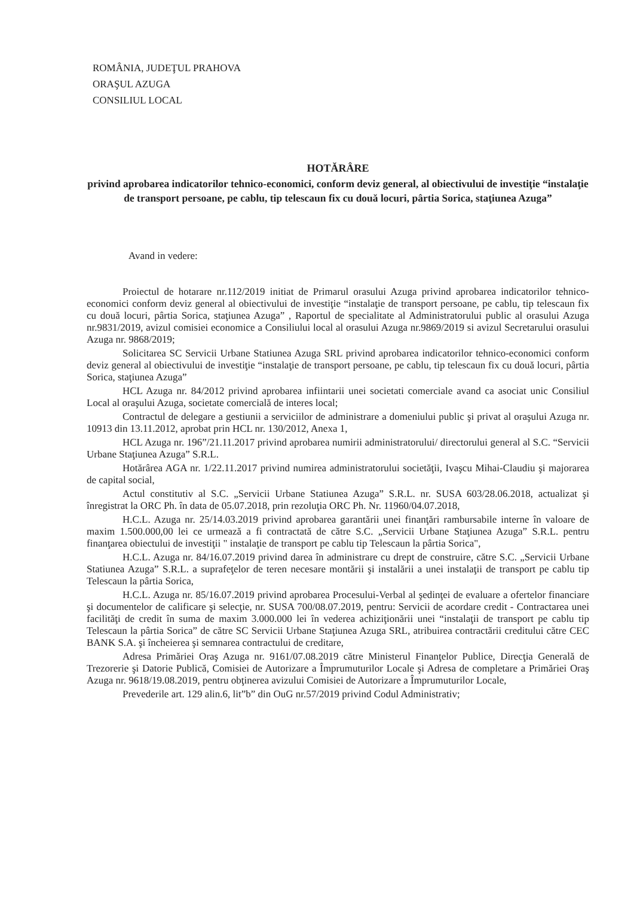ROMÂNIA, JUDEŢUL PRAHOVA
ORAŞUL AZUGA
CONSILIUL LOCAL
HOTĂRÂRE
privind aprobarea indicatorilor tehnico-economici, conform deviz general, al obiectivului de investiţie “instalaţie de transport persoane, pe cablu, tip telescaun fix cu două locuri, pârtia Sorica, staţiunea Azuga”
Avand in vedere:
Proiectul de hotarare nr.112/2019 initiat de Primarul orasului Azuga privind aprobarea indicatorilor tehnico-economici conform deviz general al obiectivului de investiţie “instalaţie de transport persoane, pe cablu, tip telescaun fix cu două locuri, pârtia Sorica, staţiunea Azuga” , Raportul de specialitate al Administratorului public al orasului Azuga nr.9831/2019, avizul comisiei economice a Consiliului local al orasului Azuga nr.9869/2019 si avizul Secretarului orasului Azuga nr. 9868/2019;
Solicitarea SC Servicii Urbane Statiunea Azuga SRL privind aprobarea indicatorilor tehnico-economici conform deviz general al obiectivului de investiţie “instalaţie de transport persoane, pe cablu, tip telescaun fix cu două locuri, pârtia Sorica, staţiunea Azuga”
HCL Azuga nr. 84/2012 privind aprobarea infiintarii unei societati comerciale avand ca asociat unic Consiliul Local al oraşului Azuga, societate comercială de interes local;
Contractul de delegare a gestiunii a serviciilor de administrare a domeniului public şi privat al oraşului Azuga nr. 10913 din 13.11.2012, aprobat prin HCL nr. 130/2012, Anexa 1,
HCL Azuga nr. 196”/21.11.2017 privind aprobarea numirii administratorului/ directorului general al S.C. “Servicii Urbane Staţiunea Azuga” S.R.L.
Hotărârea AGA nr. 1/22.11.2017 privind numirea administratorului societăţii, Ivaşcu Mihai-Claudiu şi majorarea de capital social,
Actul constitutiv al S.C. „Servicii Urbane Statiunea Azuga” S.R.L. nr. SUSA 603/28.06.2018, actualizat şi înregistrat la ORC Ph. în data de 05.07.2018, prin rezoluţia ORC Ph. Nr. 11960/04.07.2018,
H.C.L. Azuga nr. 25/14.03.2019 privind aprobarea garantării unei finanţări rambursabile interne în valoare de maxim 1.500.000,00 lei ce urmează a fi contractată de către S.C. „Servicii Urbane Staţiunea Azuga” S.R.L. pentru finanţarea obiectului de investiţii " instalaţie de transport pe cablu tip Telescaun la pârtia Sorica",
H.C.L. Azuga nr. 84/16.07.2019 privind darea în administrare cu drept de construire, către S.C. „Servicii Urbane Statiunea Azuga” S.R.L. a suprafeţelor de teren necesare montării şi instalării a unei instalaţii de transport pe cablu tip Telescaun la pârtia Sorica,
H.C.L. Azuga nr. 85/16.07.2019 privind aprobarea Procesului-Verbal al şedinţei de evaluare a ofertelor financiare şi documentelor de calificare şi selecţie, nr. SUSA 700/08.07.2019, pentru: Servicii de acordare credit - Contractarea unei facilităţi de credit în suma de maxim 3.000.000 lei în vederea achiziţionării unei “instalaţii de transport pe cablu tip Telescaun la pârtia Sorica” de către SC Servicii Urbane Staţiunea Azuga SRL, atribuirea contractării creditului către CEC BANK S.A. şi încheierea şi semnarea contractului de creditare,
Adresa Primăriei Oraş Azuga nr. 9161/07.08.2019 către Ministerul Finanţelor Publice, Direcţia Generală de Trezorerie şi Datorie Publică, Comisiei de Autorizare a Împrumuturilor Locale şi Adresa de completare a Primăriei Oraş Azuga nr. 9618/19.08.2019, pentru obţinerea avizului Comisiei de Autorizare a Împrumuturilor Locale,
Prevederile art. 129 alin.6, lit”b” din OuG nr.57/2019 privind Codul Administrativ;